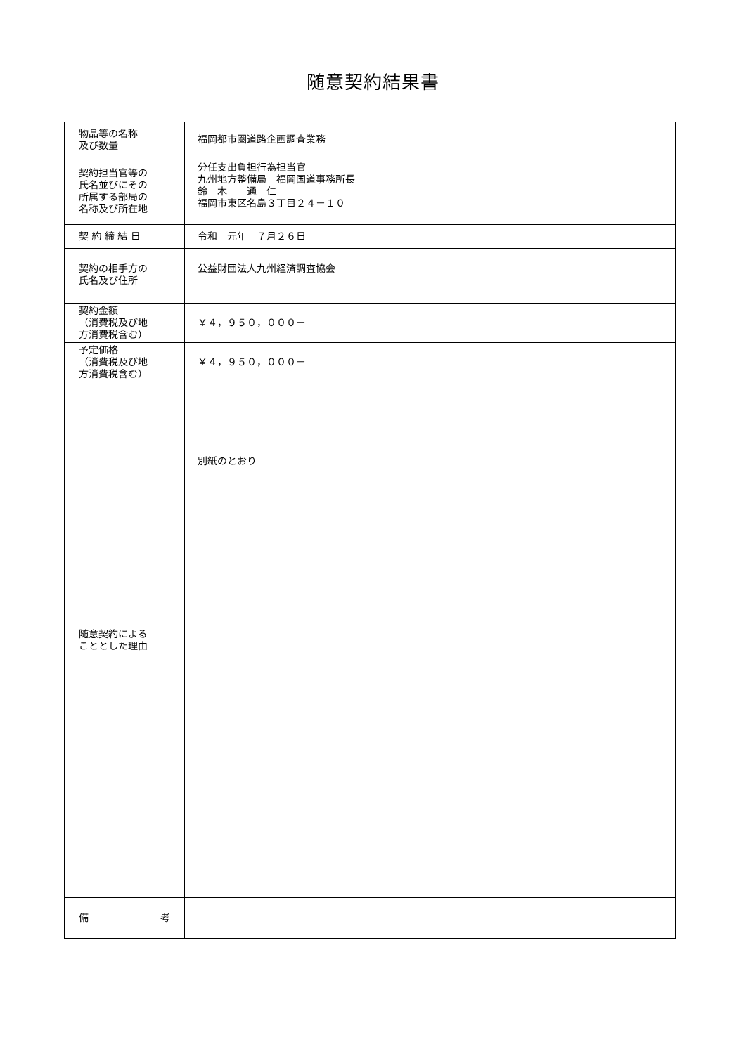随意契約結果書
| 物品等の名称 及び数量 | 福岡都市圏道路企画調査業務 |
| 契約担当官等の 氏名並びにその 所属する部局の 名称及び所在地 | 分任支出負担行為担当官 九州地方整備局 福岡国道事務所長 鈴 木 通 仁 福岡市東区名島３丁目２４－１０ |
| 契 約 締 結 日 | 令和 元年 ７月２６日 |
| 契約の相手方の 氏名及び住所 | 公益財団法人九州経済調査協会 |
| 契約金額 （消費税及び地 方消費税含む） | ￥４，９５０，０００－ |
| 予定価格 （消費税及び地 方消費税含む） | ￥４，９５０，０００－ |
| 随意契約による こととした理由 | 別紙のとおり |
| 備 考 | |